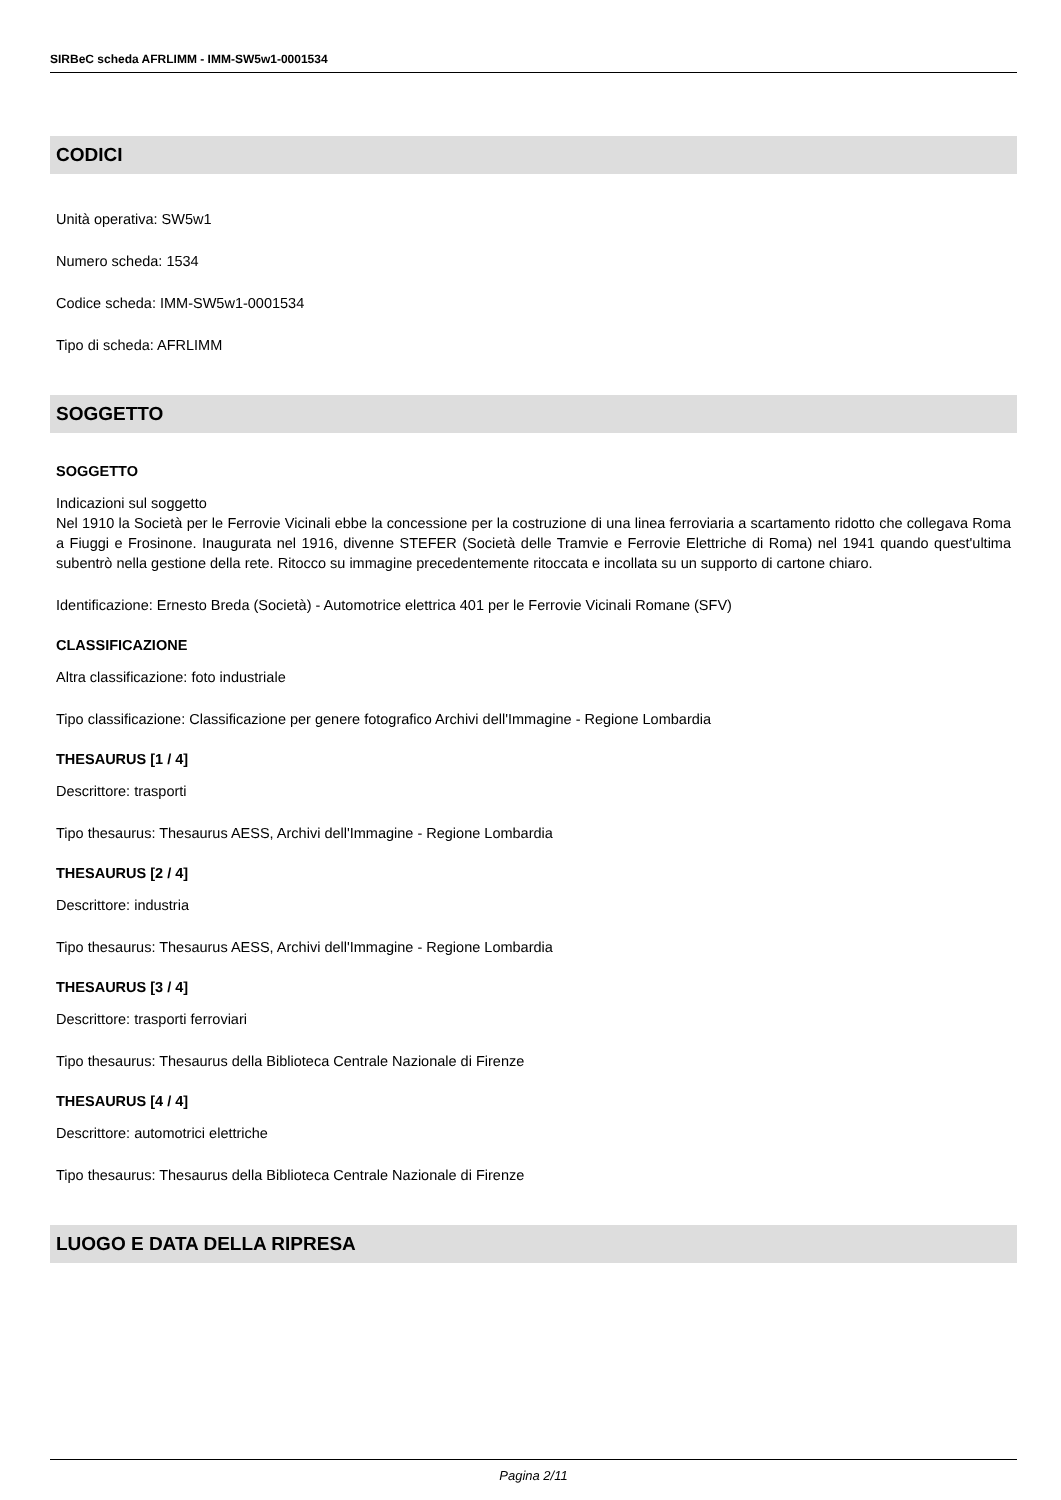SIRBeC scheda AFRLIMM - IMM-SW5w1-0001534
CODICI
Unità operativa: SW5w1
Numero scheda: 1534
Codice scheda: IMM-SW5w1-0001534
Tipo di scheda: AFRLIMM
SOGGETTO
SOGGETTO
Indicazioni sul soggetto
Nel 1910 la Società per le Ferrovie Vicinali ebbe la concessione per la costruzione di una linea ferroviaria a scartamento ridotto che collegava Roma a Fiuggi e Frosinone. Inaugurata nel 1916, divenne STEFER (Società delle Tramvie e Ferrovie Elettriche di Roma) nel 1941 quando quest'ultima subentrò nella gestione della rete. Ritocco su immagine precedentemente ritoccata e incollata su un supporto di cartone chiaro.
Identificazione: Ernesto Breda (Società) - Automotrice elettrica 401 per le Ferrovie Vicinali Romane (SFV)
CLASSIFICAZIONE
Altra classificazione: foto industriale
Tipo classificazione: Classificazione per genere fotografico Archivi dell'Immagine - Regione Lombardia
THESAURUS [1 / 4]
Descrittore: trasporti
Tipo thesaurus: Thesaurus AESS, Archivi dell'Immagine - Regione Lombardia
THESAURUS [2 / 4]
Descrittore: industria
Tipo thesaurus: Thesaurus AESS, Archivi dell'Immagine - Regione Lombardia
THESAURUS [3 / 4]
Descrittore: trasporti ferroviari
Tipo thesaurus: Thesaurus della Biblioteca Centrale Nazionale di Firenze
THESAURUS [4 / 4]
Descrittore: automotrici elettriche
Tipo thesaurus: Thesaurus della Biblioteca Centrale Nazionale di Firenze
LUOGO E DATA DELLA RIPRESA
Pagina 2/11